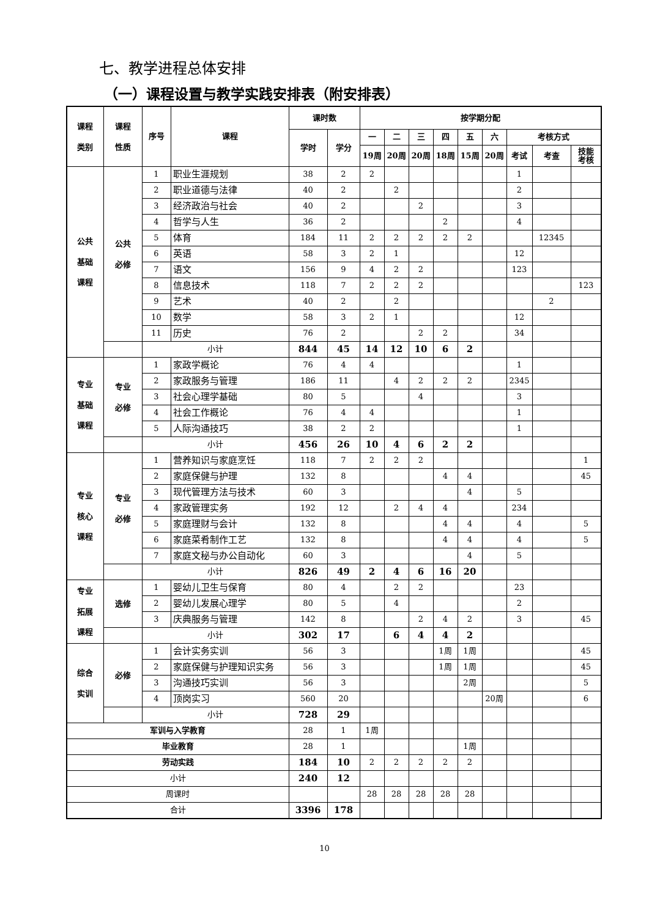七、教学进程总体安排
（一）课程设置与教学实践安排表（附安排表）
| 课程 类别 | 课程 性质 | 序号 | 课程 | 课时数 | | 按学期分配 | | | | | | | | |
| --- | --- | --- | --- | --- | --- | --- | --- | --- | --- | --- | --- | --- | --- | --- |
| | | | | 学时 | 学分 | 一 | 二 | 三 | 四 | 五 | 六 | 考核方式 | | |
| | | | | | | 19周 | 20周 | 20周 | 18周 | 15周 | 20周 | 考试 | 考查 | 技能 考核 |
| 公共 基础 课程 | 公共 必修 | 1 | 职业生涯规划 | 38 | 2 | 2 | | | | | | 1 | | |
| | | 2 | 职业道德与法律 | 40 | 2 | | 2 | | | | | 2 | | |
| | | 3 | 经济政治与社会 | 40 | 2 | | | 2 | | | | 3 | | |
| | | 4 | 哲学与人生 | 36 | 2 | | | | 2 | | | 4 | | |
| | | 5 | 体育 | 184 | 11 | 2 | 2 | 2 | 2 | 2 | | | 12345 | |
| | | 6 | 英语 | 58 | 3 | 2 | 1 | | | | | 12 | | |
| | | 7 | 语文 | 156 | 9 | 4 | 2 | 2 | | | | 123 | | |
| | | 8 | 信息技术 | 118 | 7 | 2 | 2 | 2 | | | | | | 123 |
| | | 9 | 艺术 | 40 | 2 | | 2 | | | | | | 2 | |
| | | 10 | 数学 | 58 | 3 | 2 | 1 | | | | | 12 | | |
| | | 11 | 历史 | 76 | 2 | | | 2 | 2 | | | 34 | | |
| | | 小计 | | 844 | 45 | 14 | 12 | 10 | 6 | 2 | | | | |
| 专业 基础 课程 | 专业 必修 | 1 | 家政学概论 | 76 | 4 | 4 | | | | | | 1 | | |
| | | 2 | 家政服务与管理 | 186 | 11 | | 4 | 2 | 2 | 2 | | 2345 | | |
| | | 3 | 社会心理学基础 | 80 | 5 | | | 4 | | | | 3 | | |
| | | 4 | 社会工作概论 | 76 | 4 | 4 | | | | | | 1 | | |
| | | 5 | 人际沟通技巧 | 38 | 2 | 2 | | | | | | 1 | | |
| | | 小计 | | 456 | 26 | 10 | 4 | 6 | 2 | 2 | | | | |
| 专业 核心 课程 | 专业 必修 | 1 | 营养知识与家庭烹饪 | 118 | 7 | 2 | 2 | 2 | | | | | | 1 |
| | | 2 | 家庭保健与护理 | 132 | 8 | | | | 4 | 4 | | | | 45 |
| | | 3 | 现代管理方法与技术 | 60 | 3 | | | | | 4 | | 5 | | |
| | | 4 | 家政管理实务 | 192 | 12 | | 2 | 4 | 4 | | | 234 | | |
| | | 5 | 家庭理财与会计 | 132 | 8 | | | | 4 | 4 | | 4 | | 5 |
| | | 6 | 家庭菜肴制作工艺 | 132 | 8 | | | | 4 | 4 | | 4 | | 5 |
| | | 7 | 家庭文秘与办公自动化 | 60 | 3 | | | | | 4 | | 5 | | |
| | | 小计 | | 826 | 49 | 2 | 4 | 6 | 16 | 20 | | | | |
| 专业 拓展 课程 | 选修 | 1 | 婴幼儿卫生与保育 | 80 | 4 | | 2 | 2 | | | | 23 | | |
| | | 2 | 婴幼儿发展心理学 | 80 | 5 | | 4 | | | | | 2 | | |
| | | 3 | 庆典服务与管理 | 142 | 8 | | | 2 | 4 | 2 | | 3 | | 45 |
| | | 小计 | | 302 | 17 | | 6 | 4 | 4 | 2 | | | | |
| 综合 实训 | 必修 | 1 | 会计实务实训 | 56 | 3 | | | | 1周 | 1周 | | | | 45 |
| | | 2 | 家庭保健与护理知识实务 | 56 | 3 | | | | 1周 | 1周 | | | | 45 |
| | | 3 | 沟通技巧实训 | 56 | 3 | | | | | 2周 | | | | 5 |
| | | 4 | 顶岗实习 | 560 | 20 | | | | | | 20周 | | | 6 |
| | | 小计 | | 728 | 29 | | | | | | | | | |
| 军训与入学教育 | | | | 28 | 1 | 1周 | | | | | | | | |
| 毕业教育 | | | | 28 | 1 | | | | | 1周 | | | | |
| 劳动实践 | | | | 184 | 10 | 2 | 2 | 2 | 2 | 2 | | | | |
| 小计 | | | | 240 | 12 | | | | | | | | | |
| 周课时 | | | | | | 28 | 28 | 28 | 28 | 28 | | | | |
| 合计 | | | | 3396 | 178 | | | | | | | | | |
10